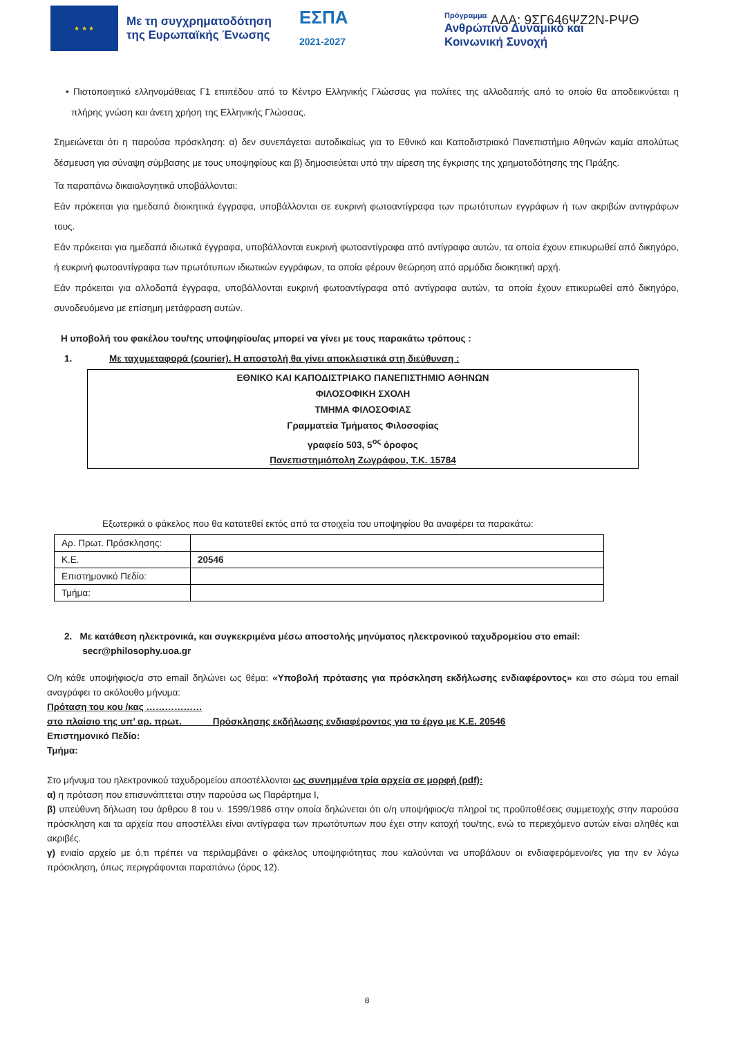★ ★ ★
Με τη συγχρηματοδότηση της Ευρωπαϊκής Ένωσης
ΕΣΠΑ
2021-2027
Πρόγραμμα
Ανθρώπινο Δυναμικό και
Κοινωνική Συνοχή
ΑΔΑ: 9ΣΓ646ΨΖ2Ν-ΡΨΘ
• Πιστοποιητικό ελληνομάθειας Γ1 επιπέδου από το Κέντρο Ελληνικής Γλώσσας για πολίτες της αλλοδαπής από το οποίο θα αποδεικνύεται η πλήρης γνώση και άνετη χρήση της Ελληνικής Γλώσσας.
Σημειώνεται ότι η παρούσα πρόσκληση: α) δεν συνεπάγεται αυτοδικαίως για το Εθνικό και Καποδιστριακό Πανεπιστήμιο Αθηνών καμία απολύτως δέσμευση για σύναψη σύμβασης με τους υποψηφίους και β) δημοσιεύεται υπό την αίρεση της έγκρισης της χρηματοδότησης της Πράξης.
Τα παραπάνω δικαιολογητικά υποβάλλονται:
Εάν πρόκειται για ημεδαπά διοικητικά έγγραφα, υποβάλλονται σε ευκρινή φωτοαντίγραφα των πρωτότυπων εγγράφων ή των ακριβών αντιγράφων τους.
Εάν πρόκειται για ημεδαπά ιδιωτικά έγγραφα, υποβάλλονται ευκρινή φωτοαντίγραφα από αντίγραφα αυτών, τα οποία έχουν επικυρωθεί από δικηγόρο, ή ευκρινή φωτοαντίγραφα των πρωτότυπων ιδιωτικών εγγράφων, τα οποία φέρουν θεώρηση από αρμόδια διοικητική αρχή.
Εάν πρόκειται για αλλοδαπά έγγραφα, υποβάλλονται ευκρινή φωτοαντίγραφα από αντίγραφα αυτών, τα οποία έχουν επικυρωθεί από δικηγόρο, συνοδευόμενα με επίσημη μετάφραση αυτών.
Η υποβολή του φακέλου του/της υποψηφίου/ας μπορεί να γίνει με τους παρακάτω τρόπους :
1. Με ταχυμεταφορά (courier). Η αποστολή θα γίνει αποκλειστικά στη διεύθυνση :
ΕΘΝΙΚΟ ΚΑΙ ΚΑΠΟΔΙΣΤΡΙΑΚΟ ΠΑΝΕΠΙΣΤΗΜΙΟ ΑΘΗΝΩΝ
ΦΙΛΟΣΟΦΙΚΗ ΣΧΟΛΗ
ΤΜΗΜΑ ΦΙΛΟΣΟΦΙΑΣ
Γραμματεία Τμήματος Φιλοσοφίας
γραφείο 503, 5<sup>ος</sup> όροφος
Πανεπιστημιόπολη Ζωγράφου, Τ.Κ. 15784
Εξωτερικά ο φάκελος που θα κατατεθεί εκτός από τα στοιχεία του υποψηφίου θα αναφέρει τα παρακάτω:
| Αρ. Πρωτ. Πρόσκλησης: | |
| Κ.Ε. | 20546 |
| Επιστημονικό Πεδίο: | |
| Τμήμα: | |
2. Με κατάθεση ηλεκτρονικά, και συγκεκριμένα μέσω αποστολής μηνύματος ηλεκτρονικού ταχυδρομείου στο email:
secr@philosophy.uoa.gr
Ο/η κάθε υποψήφιος/α στο email δηλώνει ως θέμα: «Υποβολή πρότασης για πρόσκληση εκδήλωσης ενδιαφέροντος» και στο σώμα του email αναγράφει το ακόλουθο μήνυμα:
Πρόταση του κου /κας ………………
στο πλαίσιο της υπ’ αρ. πρωτ. Πρόσκλησης εκδήλωσης ενδιαφέροντος για το έργο με Κ.Ε. 20546
Επιστημονικό Πεδίο:
Τμήμα:
Στο μήνυμα του ηλεκτρονικού ταχυδρομείου αποστέλλονται ως συνημμένα τρία αρχεία σε μορφή (pdf):
α) η πρόταση που επισυνάπτεται στην παρούσα ως Παράρτημα Ι,
β) υπεύθυνη δήλωση του άρθρου 8 του ν. 1599/1986 στην οποία δηλώνεται ότι ο/η υποψήφιος/α πληροί τις προϋποθέσεις συμμετοχής στην παρούσα πρόσκληση και τα αρχεία που αποστέλλει είναι αντίγραφα των πρωτότυπων που έχει στην κατοχή του/της, ενώ το περιεχόμενο αυτών είναι αληθές και ακριβές.
γ) ενιαίο αρχείο με ό,τι πρέπει να περιλαμβάνει ο φάκελος υποψηφιότητας που καλούνται να υποβάλουν οι ενδιαφερόμενοι/ες για την εν λόγω πρόσκληση, όπως περιγράφονται παραπάνω (όρος 12).
8